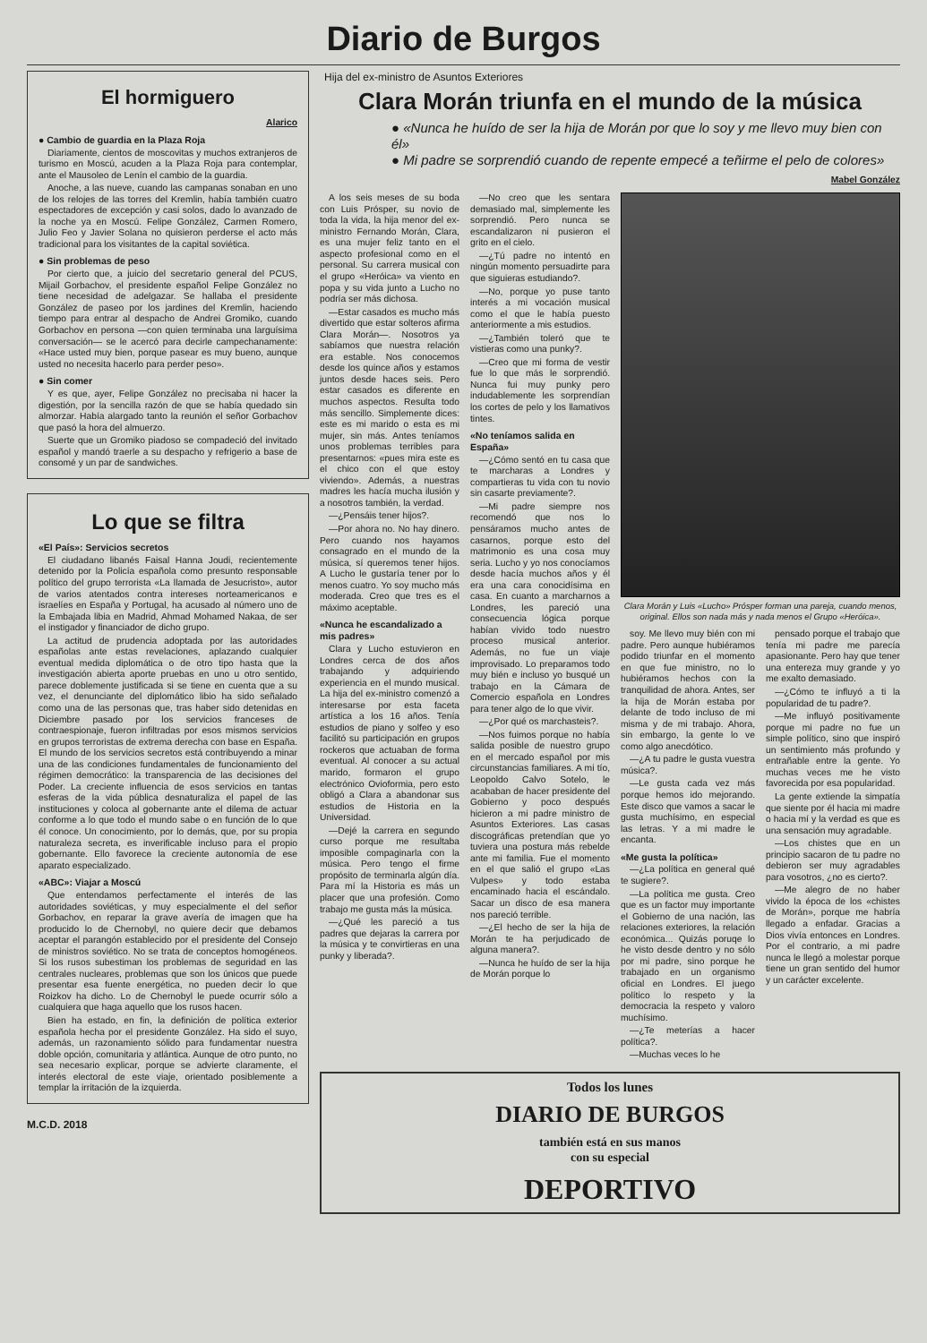Diario de Burgos
El hormiguero
Alarico
● Cambio de guardia en la Plaza Roja
Diariamente, cientos de moscovitas y muchos extranjeros de turismo en Moscú, acuden a la Plaza Roja para contemplar, ante el Mausoleo de Lenín el cambio de la guardia.
Anoche, a las nueve, cuando las campanas sonaban en uno de los relojes de las torres del Kremlin, había también cuatro espectadores de excepción y casi solos, dado lo avanzado de la noche ya en Moscú. Felipe González, Carmen Romero, Julio Feo y Javier Solana no quisieron perderse el acto más tradicional para los visitantes de la capital soviética.
● Sin problemas de peso
Por cierto que, a juicio del secretario general del PCUS, Mijail Gorbachov, el presidente español Felipe González no tiene necesidad de adelgazar. Se hallaba el presidente González de paseo por los jardines del Kremlin, haciendo tiempo para entrar al despacho de Andrei Gromiko, cuando Gorbachov en persona —con quien terminaba una larguísima conversación— se le acercó para decirle campechanamente: «Hace usted muy bien, porque pasear es muy bueno, aunque usted no necesita hacerlo para perder peso».
● Sin comer
Y es que, ayer, Felipe González no precisaba ni hacer la digestión, por la sencilla razón de que se había quedado sin almorzar. Había alargado tanto la reunión el señor Gorbachov que pasó la hora del almuerzo.
Suerte que un Gromiko piadoso se compadeció del invitado español y mandó traerle a su despacho y refrigerio a base de consomé y un par de sandwiches.
Lo que se filtra
«El País»: Servicios secretos
El ciudadano libanés Faisal Hanna Joudi, recientemente detenido por la Policía española como presunto responsable político del grupo terrorista «La llamada de Jesucristo», autor de varios atentados contra intereses norteamericanos e israelíes en España y Portugal, ha acusado al número uno de la Embajada libia en Madrid, Ahmad Mohamed Nakaa, de ser el instigador y financiador de dicho grupo.
La actitud de prudencia adoptada por las autoridades españolas ante estas revelaciones, aplazando cualquier eventual medida diplomática o de otro tipo hasta que la investigación abierta aporte pruebas en uno u otro sentido, parece doblemente justificada si se tiene en cuenta que a su vez, el denunciante del diplomático libio ha sido señalado como una de las personas que, tras haber sido detenidas en Diciembre pasado por los servicios franceses de contraespionaje, fueron infiltradas por esos mismos servicios en grupos terroristas de extrema derecha con base en España. El mundo de los servicios secretos está contribuyendo a minar una de las condiciones fundamentales de funcionamiento del régimen democrático: la transparencia de las decisiones del Poder. La creciente influencia de esos servicios en tantas esferas de la vida pública desnaturaliza el papel de las instituciones y coloca al gobernante ante el dilema de actuar conforme a lo que todo el mundo sabe o en función de lo que él conoce. Un conocimiento, por lo demás, que, por su propia naturaleza secreta, es inverificable incluso para el propio gobernante. Ello favorece la creciente autonomía de ese aparato especializado.
«ABC»: Viajar a Moscú
Que entendamos perfectamente el interés de las autoridades soviéticas, y muy especialmente el del señor Gorbachov, en reparar la grave avería de imagen que ha producido lo de Chernobyl, no quiere decir que debamos aceptar el parangón establecido por el presidente del Consejo de ministros soviético. No se trata de conceptos homogéneos. Si los rusos subestiman los problemas de seguridad en las centrales nucleares, problemas que son los únicos que puede presentar esa fuente energética, no pueden decir lo que Roizkov ha dicho. Lo de Chernobyl le puede ocurrir sólo a cualquiera que haga aquello que los rusos hacen.
Bien ha estado, en fin, la definición de política exterior española hecha por el presidente González. Ha sido el suyo, además, un razonamiento sólido para fundamentar nuestra doble opción, comunitaria y atlántica. Aunque de otro punto, no sea necesario explicar, porque se advierte claramente, el interés electoral de este viaje, orientado posiblemente a templar la irritación de la izquierda.
M.C.D. 2018
Hija del ex-ministro de Asuntos Exteriores
Clara Morán triunfa en el mundo de la música
● «Nunca he huído de ser la hija de Morán por que lo soy y me llevo muy bien con él»
● Mi padre se sorprendió cuando de repente empecé a teñirme el pelo de colores»
Mabel González
A los seis meses de su boda con Luis Prósper, su novio de toda la vida, la hija menor del ex-ministro Fernando Morán, Clara, es una mujer feliz tanto en el aspecto profesional como en el personal. Su carrera musical con el grupo «Heróica» va viento en popa y su vida junto a Lucho no podría ser más dichosa.
—Estar casados es mucho más divertido que estar solteros afirma Clara Morán—. Nosotros ya sabíamos que nuestra relación era estable. Nos conocemos desde los quince años y estamos juntos desde haces seis. Pero estar casados es diferente en muchos aspectos. Resulta todo más sencillo. Simplemente dices: este es mi marido o esta es mi mujer, sin más. Antes teníamos unos problemas terribles para presentarnos: «pues mira este es el chico con el que estoy viviendo». Además, a nuestras madres les hacía mucha ilusión y a nosotros también, la verdad.
—¿Pensáis tener hijos?.
—Por ahora no. No hay dinero. Pero cuando nos hayamos consagrado en el mundo de la música, sí queremos tener hijos. A Lucho le gustaría tener por lo menos cuatro. Yo soy mucho más moderada. Creo que tres es el máximo aceptable.
«Nunca he escandalizado a mis padres»
Clara y Lucho estuvieron en Londres cerca de dos años trabajando y adquiriendo experiencia en el mundo musical. La hija del ex-ministro comenzó a interesarse por esta faceta artística a los 16 años. Tenía estudios de piano y solfeo y eso facilitó su participación en grupos rockeros que actuaban de forma eventual. Al conocer a su actual marido, formaron el grupo electrónico Ovioformia, pero esto obligó a Clara a abandonar sus estudios de Historia en la Universidad.
—Dejé la carrera en segundo curso porque me resultaba imposible compaginarla con la música. Pero tengo el firme propósito de terminarla algún día. Para mí la Historia es más un placer que una profesión. Como trabajo me gusta más la música.
—¿Qué les pareció a tus padres que dejaras la carrera por la música y te convirtieras en una punky y liberada?.
—No creo que les sentara demasiado mal, simplemente les sorprendió. Pero nunca se escandalizaron ni pusieron el grito en el cielo.
—¿Tú padre no intentó en ningún momento persuadirte para que siguieras estudiando?.
—No, porque yo puse tanto interés a mi vocación musical como el que le había puesto anteriormente a mis estudios.
—¿También toleró que te vistieras como una punky?.
—Creo que mi forma de vestir fue lo que más le sorprendió. Nunca fui muy punky pero indudablemente les sorprendían los cortes de pelo y los llamativos tintes.
«No teníamos salida en España»
—¿Cómo sentó en tu casa que te marcharas a Londres y compartieras tu vida con tu novio sin casarte previamente?.
—Mi padre siempre nos recomendó que nos lo pensáramos mucho antes de casarnos, porque esto del matrimonio es una cosa muy seria. Lucho y yo nos conocíamos desde hacía muchos años y él era una cara conocidísima en casa. En cuanto a marcharnos a Londres, les pareció una consecuencia lógica porque habían vivido todo nuestro proceso musical anterior. Además, no fue un viaje improvisado. Lo preparamos todo muy bién e incluso yo busqué un trabajo en la Cámara de Comercio española en Londres para tener algo de lo que vivir.
—¿Por qué os marchasteis?.
—Nos fuimos porque no había salida posible de nuestro grupo en el mercado español por mis circunstancias familiares. A mi tío, Leopoldo Calvo Sotelo, le acababan de hacer presidente del Gobierno y poco después hicieron a mi padre ministro de Asuntos Exteriores. Las casas discográficas pretendían que yo tuviera una postura más rebelde ante mi familia. Fue el momento en el que salió el grupo «Las Vulpes» y todo estaba encaminado hacia el escándalo. Sacar un disco de esa manera nos pareció terrible.
—¿El hecho de ser la hija de Morán te ha perjudicado de alguna manera?.
—Nunca he huído de ser la hija de Morán porque lo
Clara Morán y Luis «Lucho» Prósper forman una pareja, cuando menos, original. Ellos son nada más y nada menos el Grupo «Heróica».
soy. Me llevo muy bién con mi padre. Pero aunque hubiéramos podido triunfar en el momento en que fue ministro, no lo hubiéramos hechos con la tranquilidad de ahora. Antes, ser la hija de Morán estaba por delante de todo incluso de mi misma y de mi trabajo. Ahora, sin embargo, la gente lo ve como algo anecdótico.
—¿A tu padre le gusta vuestra música?.
—Le gusta cada vez más porque hemos ido mejorando. Este disco que vamos a sacar le gusta muchísimo, en especial las letras. Y a mi madre le encanta.
«Me gusta la política»
—¿La política en general qué te sugiere?.
—La política me gusta. Creo que es un factor muy importante el Gobierno de una nación, las relaciones exteriores, la relación económica... Quizás poruqe lo he visto desde dentro y no sólo por mi padre, sino porque he trabajado en un organismo oficial en Londres. El juego político lo respeto y la democracia la respeto y valoro muchísimo.
—¿Te meterías a hacer política?.
—Muchas veces lo he
pensado porque el trabajo que tenía mi padre me parecía apasionante. Pero hay que tener una entereza muy grande y yo me exalto demasiado.
—¿Cómo te influyó a ti la popularidad de tu padre?.
—Me influyó positivamente porque mi padre no fue un simple político, sino que inspiró un sentimiento más profundo y entrañable entre la gente. Yo muchas veces me he visto favorecida por esa popularidad.
La gente extiende la simpatía que siente por él hacia mi madre o hacia mí y la verdad es que es una sensación muy agradable.
—Los chistes que en un principio sacaron de tu padre no debieron ser muy agradables para vosotros, ¿no es cierto?.
—Me alegro de no haber vivido la época de los «chistes de Morán», porque me habría llegado a enfadar. Gracias a Dios vivía entonces en Londres. Por el contrario, a mi padre nunca le llegó a molestar porque tiene un gran sentido del humor y un carácter excelente.
Todos los lunes
DIARIO DE BURGOS
también está en sus manos
con su especial
DEPORTIVO